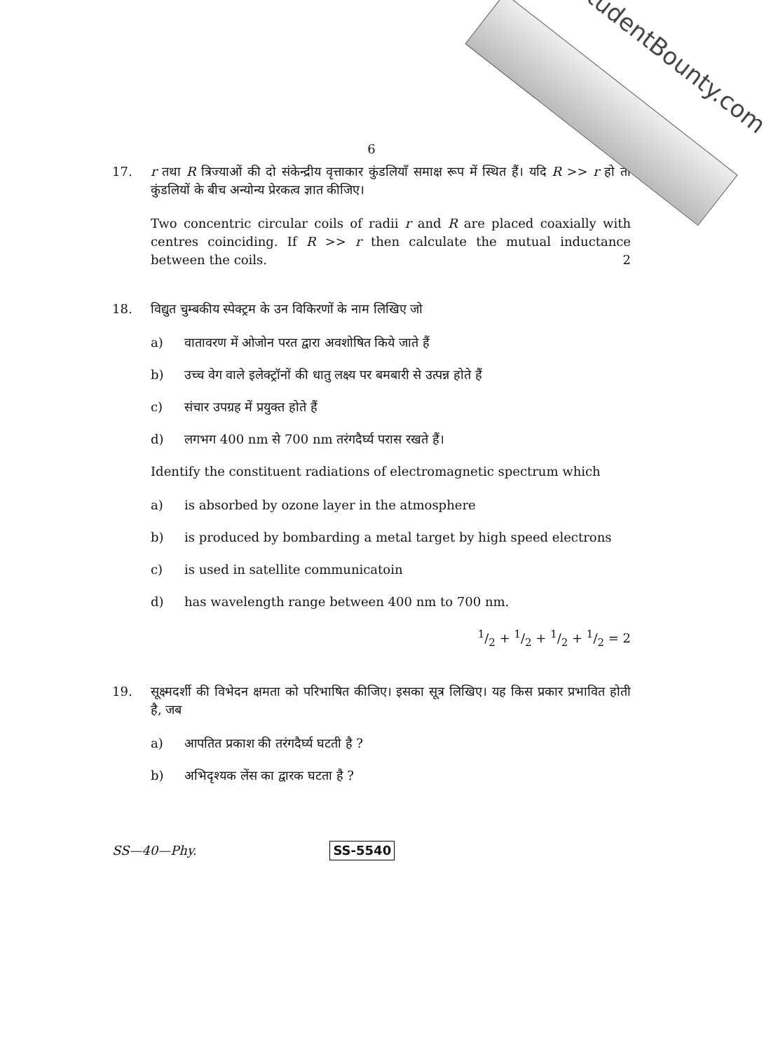StudentBounty.com
6
17. r तथा R त्रिज्याओं की दो संकेन्द्रीय वृत्ताकार कुंडलियाँ समाक्ष रूप में स्थित हैं। यदि R >> r हो तो कुंडलियों के बीच अन्योन्य प्रेरकत्व ज्ञात कीजिए।
Two concentric circular coils of radii r and R are placed coaxially with centres coinciding. If R >> r then calculate the mutual inductance between the coils. 2
18. विद्युत चुम्बकीय स्पेक्ट्रम के उन विकिरणों के नाम लिखिए जो
a) वातावरण में ओजोन परत द्वारा अवशोषित किये जाते हैं
b) उच्च वेग वाले इलेक्ट्रॉनों की धातु लक्ष्य पर बमबारी से उत्पन्न होते हैं
c) संचार उपग्रह में प्रयुक्त होते हैं
d) लगभग 400 nm से 700 nm तरंगदैर्घ्य परास रखते हैं।
Identify the constituent radiations of electromagnetic spectrum which
a) is absorbed by ozone layer in the atmosphere
b) is produced by bombarding a metal target by high speed electrons
c) is used in satellite communicatoin
d) has wavelength range between 400 nm to 700 nm.
1/2 + 1/2 + 1/2 + 1/2 = 2
19. सूक्ष्मदर्शी की विभेदन क्षमता को परिभाषित कीजिए। इसका सूत्र लिखिए। यह किस प्रकार प्रभावित होती है, जब
a) आपतित प्रकाश की तरंगदैर्घ्य घटती है ?
b) अभिदृश्यक लेंस का द्वारक घटता है ?
SS—40—Phy. SS-5540